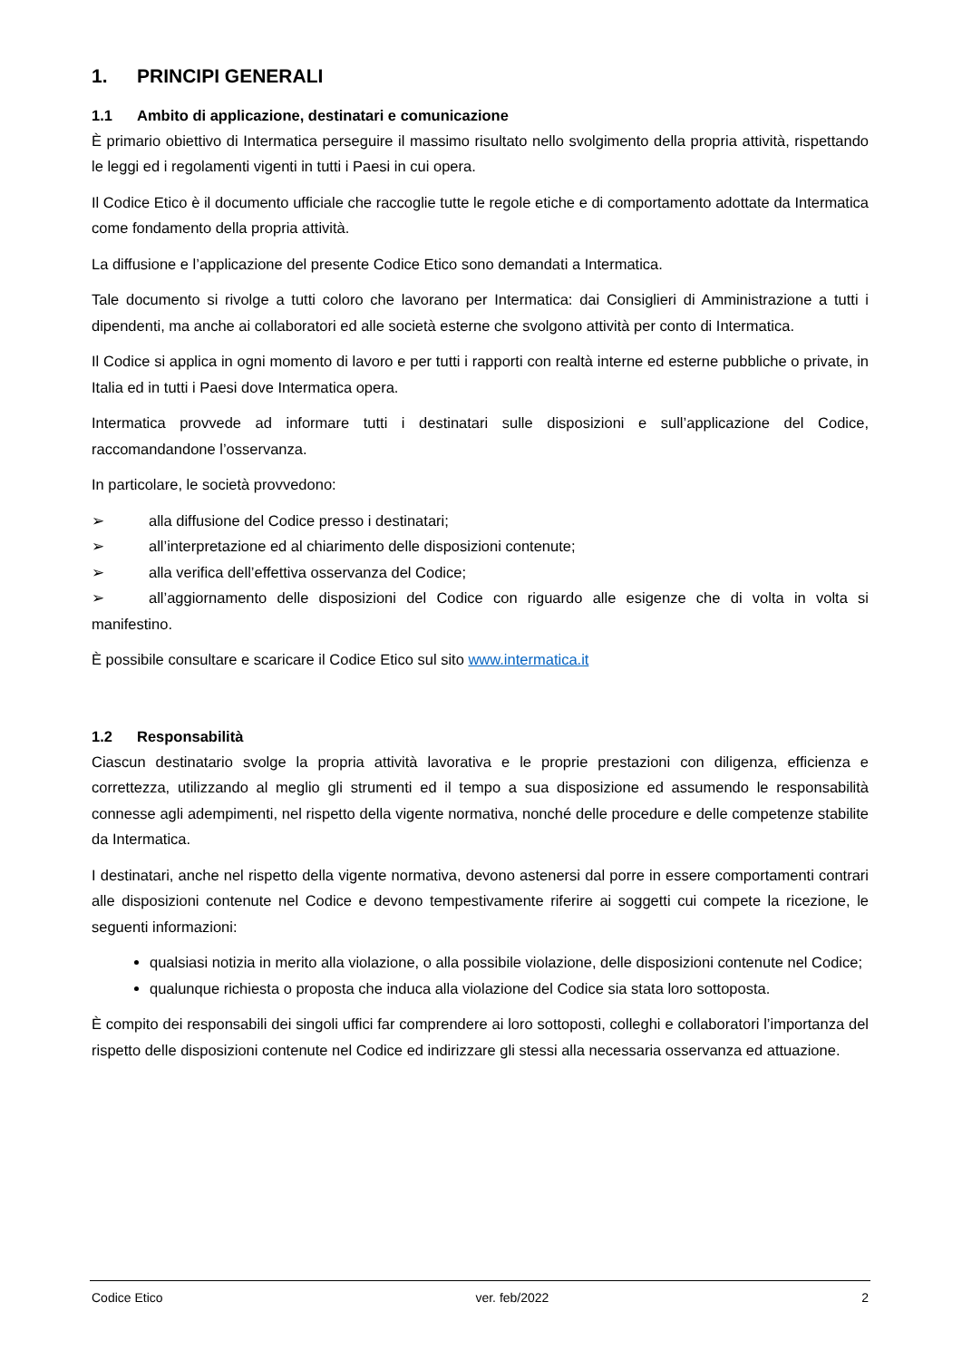1. PRINCIPI GENERALI
1.1 Ambito di applicazione, destinatari e comunicazione
È primario obiettivo di Intermatica perseguire il massimo risultato nello svolgimento della propria attività, rispettando le leggi ed i regolamenti vigenti in tutti i Paesi in cui opera.
Il Codice Etico è il documento ufficiale che raccoglie tutte le regole etiche e di comportamento adottate da Intermatica come fondamento della propria attività.
La diffusione e l’applicazione del presente Codice Etico sono demandati a Intermatica.
Tale documento si rivolge a tutti coloro che lavorano per Intermatica: dai Consiglieri di Amministrazione a tutti i dipendenti, ma anche ai collaboratori ed alle società esterne che svolgono attività per conto di Intermatica.
Il Codice si applica in ogni momento di lavoro e per tutti i rapporti con realtà interne ed esterne pubbliche o private, in Italia ed in tutti i Paesi dove Intermatica opera.
Intermatica provvede ad informare tutti i destinatari sulle disposizioni e sull’applicazione del Codice, raccomandandone l’osservanza.
In particolare, le società provvedono:
➢ alla diffusione del Codice presso i destinatari;
➢ all’interpretazione ed al chiarimento delle disposizioni contenute;
➢ alla verifica dell’effettiva osservanza del Codice;
➢ all’aggiornamento delle disposizioni del Codice con riguardo alle esigenze che di volta in volta si manifestino.
È possibile consultare e scaricare il Codice Etico sul sito www.intermatica.it
1.2 Responsabilità
Ciascun destinatario svolge la propria attività lavorativa e le proprie prestazioni con diligenza, efficienza e correttezza, utilizzando al meglio gli strumenti ed il tempo a sua disposizione ed assumendo le responsabilità connesse agli adempimenti, nel rispetto della vigente normativa, nonché delle procedure e delle competenze stabilite da Intermatica.
I destinatari, anche nel rispetto della vigente normativa, devono astenersi dal porre in essere comportamenti contrari alle disposizioni contenute nel Codice e devono tempestivamente riferire ai soggetti cui compete la ricezione, le seguenti informazioni:
qualsiasi notizia in merito alla violazione, o alla possibile violazione, delle disposizioni contenute nel Codice;
qualunque richiesta o proposta che induca alla violazione del Codice sia stata loro sottoposta.
È compito dei responsabili dei singoli uffici far comprendere ai loro sottoposti, colleghi e collaboratori l’importanza del rispetto delle disposizioni contenute nel Codice ed indirizzare gli stessi alla necessaria osservanza ed attuazione.
Codice Etico ver. feb/2022 2